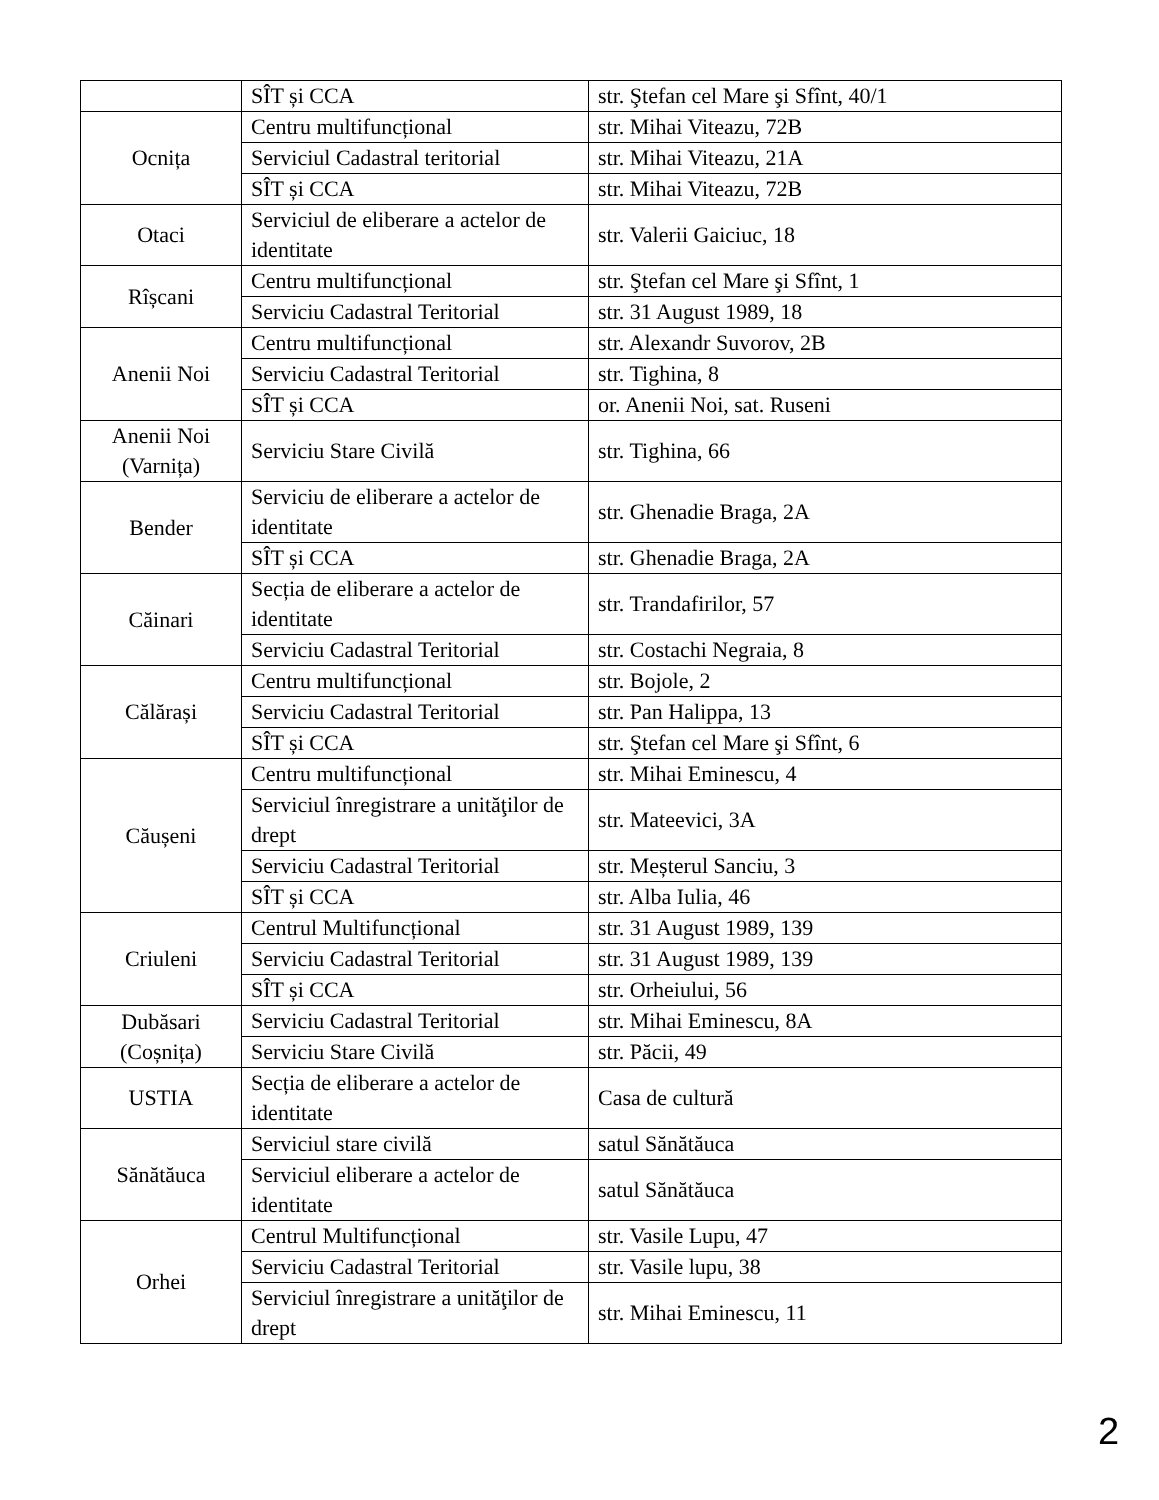| | SÎT și CCA | str. Ştefan cel Mare şi Sfînt, 40/1 |
| Ocnița | Centru multifuncțional | str. Mihai Viteazu, 72B |
| | Serviciul Cadastral teritorial | str. Mihai Viteazu, 21A |
| | SÎT și CCA | str. Mihai Viteazu, 72B |
| Otaci | Serviciul de eliberare a actelor de identitate | str. Valerii Gaiciuc, 18 |
| Rîșcani | Centru multifuncțional | str. Ştefan cel Mare şi Sfînt, 1 |
| | Serviciu Cadastral Teritorial | str. 31 August 1989, 18 |
| Anenii Noi | Centru multifuncțional | str. Alexandr Suvorov, 2B |
| | Serviciu Cadastral Teritorial | str. Tighina, 8 |
| | SÎT și CCA | or. Anenii Noi, sat. Ruseni |
| Anenii Noi (Varnița) | Serviciu Stare Civilă | str. Tighina, 66 |
| Bender | Serviciu de eliberare a actelor de identitate | str. Ghenadie Braga, 2A |
| | SÎT și CCA | str. Ghenadie Braga, 2A |
| Căinari | Secția de eliberare a actelor de identitate | str. Trandafirilor, 57 |
| | Serviciu Cadastral Teritorial | str. Costachi Negraia, 8 |
| Călărași | Centru multifuncțional | str. Bojole, 2 |
| | Serviciu Cadastral Teritorial | str. Pan Halippa, 13 |
| | SÎT și CCA | str. Ştefan cel Mare şi Sfînt, 6 |
| Căușeni | Centru multifuncțional | str. Mihai Eminescu, 4 |
| | Serviciul înregistrare a unităţilor de drept | str. Mateevici, 3A |
| | Serviciu Cadastral Teritorial | str. Meșterul Sanciu, 3 |
| | SÎT și CCA | str. Alba Iulia, 46 |
| Criuleni | Centrul Multifuncțional | str. 31 August 1989, 139 |
| | Serviciu Cadastral Teritorial | str. 31 August 1989, 139 |
| | SÎT și CCA | str. Orheiului, 56 |
| Dubăsari (Coșnița) | Serviciu Cadastral Teritorial | str. Mihai Eminescu, 8A |
| | Serviciu Stare Civilă | str. Păcii, 49 |
| USTIA | Secția de eliberare a actelor de identitate | Casa de cultură |
| Sănătăuca | Serviciul stare civilă | satul Sănătăuca |
| | Serviciul eliberare a actelor de identitate | satul Sănătăuca |
| Orhei | Centrul Multifuncțional | str. Vasile Lupu, 47 |
| | Serviciu Cadastral Teritorial | str. Vasile lupu, 38 |
| | Serviciul înregistrare a unităţilor de drept | str. Mihai Eminescu, 11 |
2